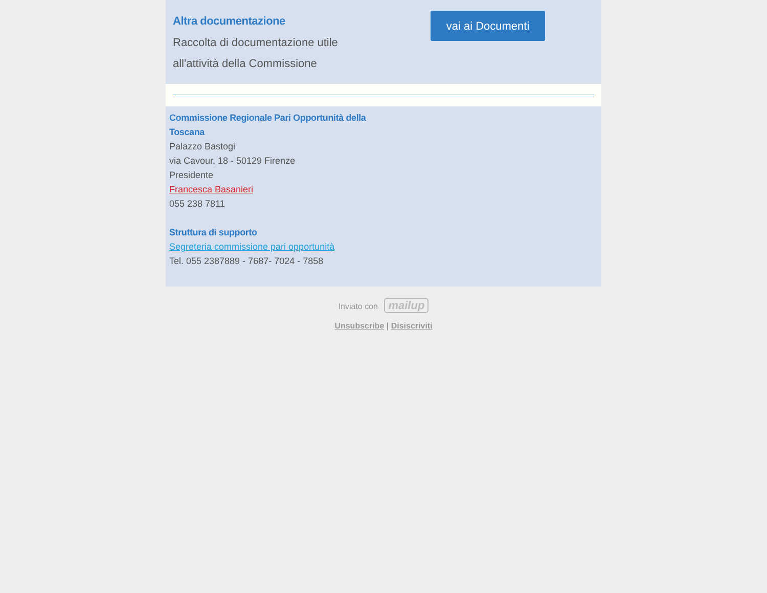Altra documentazione
Raccolta di documentazione utile
all'attività della Commissione
vai ai Documenti
Commissione Regionale Pari Opportunità della
Toscana
Palazzo Bastogi
via Cavour, 18 - 50129 Firenze
Presidente
Francesca Basanieri
055 238 7811
Struttura di supporto
Segreteria commissione pari opportunità
Tel. 055 2387889 - 7687- 7024 - 7858
Inviato con mailup
Unsubscribe | Disiscriviti